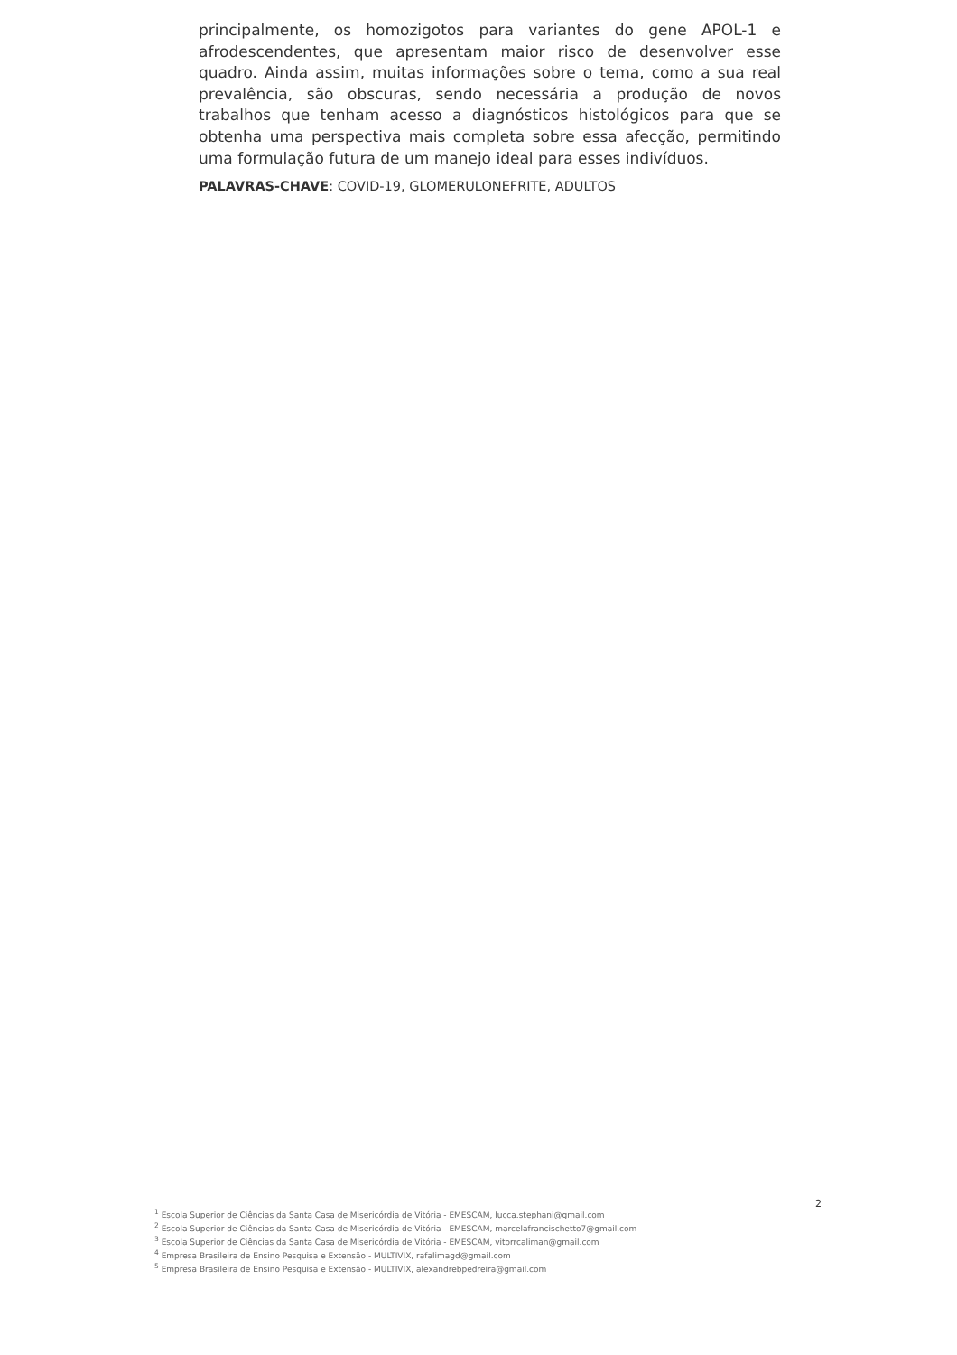principalmente, os homozigotos para variantes do gene APOL-1 e afrodescendentes, que apresentam maior risco de desenvolver esse quadro. Ainda assim, muitas informações sobre o tema, como a sua real prevalência, são obscuras, sendo necessária a produção de novos trabalhos que tenham acesso a diagnósticos histológicos para que se obtenha uma perspectiva mais completa sobre essa afecção, permitindo uma formulação futura de um manejo ideal para esses indivíduos.
PALAVRAS-CHAVE: COVID-19, GLOMERULONEFRITE, ADULTOS
2
<sup>1</sup> Escola Superior de Ciências da Santa Casa de Misericórdia de Vitória - EMESCAM, lucca.stephani@gmail.com
<sup>2</sup> Escola Superior de Ciências da Santa Casa de Misericórdia de Vitória - EMESCAM, marcelafrancischetto7@gmail.com
<sup>3</sup> Escola Superior de Ciências da Santa Casa de Misericórdia de Vitória - EMESCAM, vitorrcaliman@gmail.com
<sup>4</sup> Empresa Brasileira de Ensino Pesquisa e Extensão - MULTIVIX, rafalimagd@gmail.com
<sup>5</sup> Empresa Brasileira de Ensino Pesquisa e Extensão - MULTIVIX, alexandrebpedreira@gmail.com